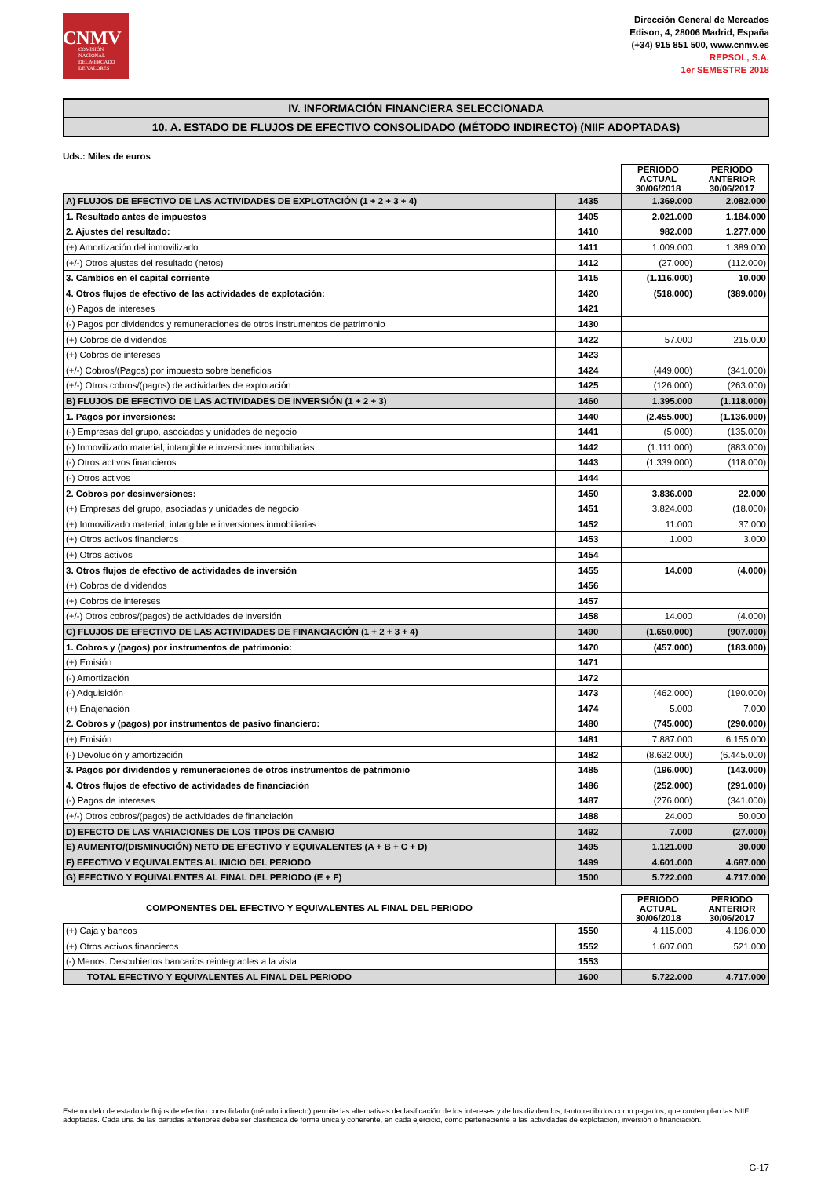CNMV
COMISIÓN
NACIONAL
DEL MERCADO
DE VALORES
Dirección General de Mercados
Edison, 4, 28006 Madrid, España
(+34) 915 851 500, www.cnmv.es
REPSOL, S.A.
1er SEMESTRE 2018
IV. INFORMACIÓN FINANCIERA SELECCIONADA
10. A. ESTADO DE FLUJOS DE EFECTIVO CONSOLIDADO (MÉTODO INDIRECTO) (NIIF ADOPTADAS)
Uds.: Miles de euros
| | | PERIODO ACTUAL 30/06/2018 | PERIODO ANTERIOR 30/06/2017 |
| A) FLUJOS DE EFECTIVO DE LAS ACTIVIDADES DE EXPLOTACIÓN (1 + 2 + 3 + 4) | 1435 | 1.369.000 | 2.082.000 |
| 1. Resultado antes de impuestos | 1405 | 2.021.000 | 1.184.000 |
| 2. Ajustes del resultado: | 1410 | 982.000 | 1.277.000 |
| (+) Amortización del inmovilizado | 1411 | 1.009.000 | 1.389.000 |
| (+/-) Otros ajustes del resultado (netos) | 1412 | (27.000) | (112.000) |
| 3. Cambios en el capital corriente | 1415 | (1.116.000) | 10.000 |
| 4. Otros flujos de efectivo de las actividades de explotación: | 1420 | (518.000) | (389.000) |
| (-) Pagos de intereses | 1421 | | |
| (-) Pagos por dividendos y remuneraciones de otros instrumentos de patrimonio | 1430 | | |
| (+) Cobros de dividendos | 1422 | 57.000 | 215.000 |
| (+) Cobros de intereses | 1423 | | |
| (+/-) Cobros/(Pagos) por impuesto sobre beneficios | 1424 | (449.000) | (341.000) |
| (+/-) Otros cobros/(pagos) de actividades de explotación | 1425 | (126.000) | (263.000) |
| B) FLUJOS DE EFECTIVO DE LAS ACTIVIDADES DE INVERSIÓN (1 + 2 + 3) | 1460 | 1.395.000 | (1.118.000) |
| 1. Pagos por inversiones: | 1440 | (2.455.000) | (1.136.000) |
| (-) Empresas del grupo, asociadas y unidades de negocio | 1441 | (5.000) | (135.000) |
| (-) Inmovilizado material, intangible e inversiones inmobiliarias | 1442 | (1.111.000) | (883.000) |
| (-) Otros activos financieros | 1443 | (1.339.000) | (118.000) |
| (-) Otros activos | 1444 | | |
| 2. Cobros por desinversiones: | 1450 | 3.836.000 | 22.000 |
| (+) Empresas del grupo, asociadas y unidades de negocio | 1451 | 3.824.000 | (18.000) |
| (+) Inmovilizado material, intangible e inversiones inmobiliarias | 1452 | 11.000 | 37.000 |
| (+) Otros activos financieros | 1453 | 1.000 | 3.000 |
| (+) Otros activos | 1454 | | |
| 3. Otros flujos de efectivo de actividades de inversión | 1455 | 14.000 | (4.000) |
| (+) Cobros de dividendos | 1456 | | |
| (+) Cobros de intereses | 1457 | | |
| (+/-) Otros cobros/(pagos) de actividades de inversión | 1458 | 14.000 | (4.000) |
| C) FLUJOS DE EFECTIVO DE LAS ACTIVIDADES DE FINANCIACIÓN (1 + 2 + 3 + 4) | 1490 | (1.650.000) | (907.000) |
| 1. Cobros y (pagos) por instrumentos de patrimonio: | 1470 | (457.000) | (183.000) |
| (+) Emisión | 1471 | | |
| (-) Amortización | 1472 | | |
| (-) Adquisición | 1473 | (462.000) | (190.000) |
| (+) Enajenación | 1474 | 5.000 | 7.000 |
| 2. Cobros y (pagos) por instrumentos de pasivo financiero: | 1480 | (745.000) | (290.000) |
| (+) Emisión | 1481 | 7.887.000 | 6.155.000 |
| (-) Devolución y amortización | 1482 | (8.632.000) | (6.445.000) |
| 3. Pagos por dividendos y remuneraciones de otros instrumentos de patrimonio | 1485 | (196.000) | (143.000) |
| 4. Otros flujos de efectivo de actividades de financiación | 1486 | (252.000) | (291.000) |
| (-) Pagos de intereses | 1487 | (276.000) | (341.000) |
| (+/-) Otros cobros/(pagos) de actividades de financiación | 1488 | 24.000 | 50.000 |
| D) EFECTO DE LAS VARIACIONES DE LOS TIPOS DE CAMBIO | 1492 | 7.000 | (27.000) |
| E) AUMENTO/(DISMINUCIÓN) NETO DE EFECTIVO Y EQUIVALENTES (A + B + C + D) | 1495 | 1.121.000 | 30.000 |
| F) EFECTIVO Y EQUIVALENTES AL INICIO DEL PERIODO | 1499 | 4.601.000 | 4.687.000 |
| G) EFECTIVO Y EQUIVALENTES AL FINAL DEL PERIODO (E + F) | 1500 | 5.722.000 | 4.717.000 |
| COMPONENTES DEL EFECTIVO Y EQUIVALENTES AL FINAL DEL PERIODO | | PERIODO ACTUAL 30/06/2018 | PERIODO ANTERIOR 30/06/2017 |
| (+) Caja y bancos | 1550 | 4.115.000 | 4.196.000 |
| (+) Otros activos financieros | 1552 | 1.607.000 | 521.000 |
| (-) Menos: Descubiertos bancarios reintegrables a la vista | 1553 | | |
| TOTAL EFECTIVO Y EQUIVALENTES AL FINAL DEL PERIODO | 1600 | 5.722.000 | 4.717.000 |
Este modelo de estado de flujos de efectivo consolidado (método indirecto) permite las alternativas declasificación de los intereses y de los dividendos, tanto recibidos como pagados, que contemplan las NIIF adoptadas. Cada una de las partidas anteriores debe ser clasificada de forma única y coherente, en cada ejercicio, como perteneciente a las actividades de explotación, inversión o financiación.
G-17